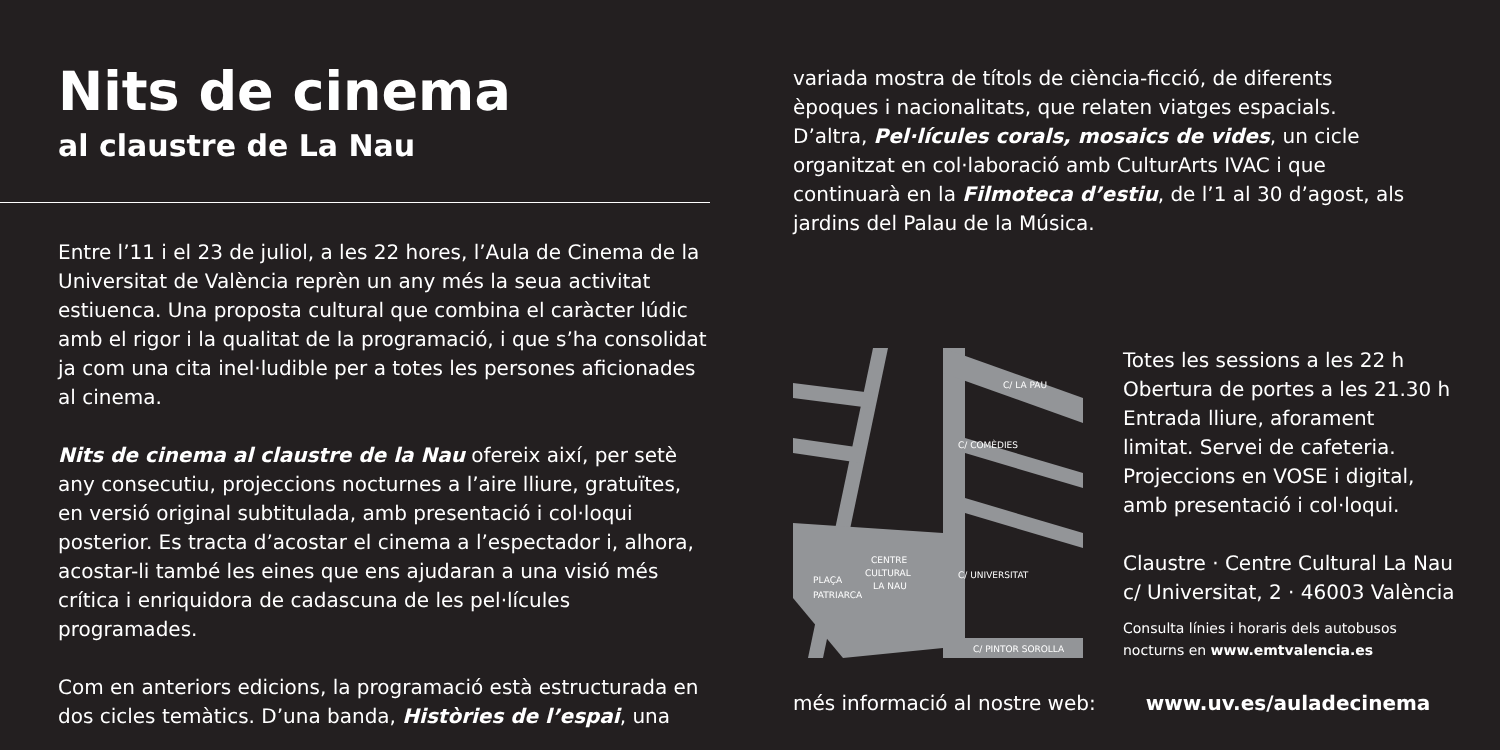Nits de cinema
al claustre de La Nau
Entre l’11 i el 23 de juliol, a les 22 hores, l’Aula de Cinema de la Universitat de València reprèn un any més la seua activitat estiuenca. Una proposta cultural que combina el caràcter lúdic amb el rigor i la qualitat de la programació, i que s’ha consolidat ja com una cita inel·ludible per a totes les persones aficionades al cinema.
Nits de cinema al claustre de la Nau ofereix així, per setè any consecutiu, projeccions nocturnes a l’aire lliure, gratuïtes, en versió original subtitulada, amb presentació i col·loqui posterior. Es tracta d’acostar el cinema a l’espectador i, alhora, acostar-li també les eines que ens ajudaran a una visió més crítica i enriquidora de cadascuna de les pel·lícules programades.
Com en anteriors edicions, la programació està estructurada en dos cicles temàtics. D’una banda, Històries de l’espai, una
variada mostra de títols de ciència-ficció, de diferents èpoques i nacionalitats, que relaten viatges espacials. D’altra, Pel·lícules corals, mosaics de vides, un cicle organitzat en col·laboració amb CulturArts IVAC i que continuarà en la Filmoteca d’estiu, de l’1 al 30 d’agost, als jardins del Palau de la Música.
C/ LA PAU
CENTRE
CULTURAL
LA NAU
PLAÇA
PATRIARCA
C/ COMÈDIES
C/ UNIVERSITAT
C/ PINTOR SOROLLA
Totes les sessions a les 22 h
Obertura de portes a les 21.30 h
Entrada lliure, aforament
limitat. Servei de cafeteria.
Projeccions en VOSE i digital,
amb presentació i col·loqui.
Claustre · Centre Cultural La Nau
c/ Universitat, 2 · 46003 València
Consulta línies i horaris dels autobusos
nocturns en www.emtvalencia.es
més informació al nostre web: www.uv.es/auladecinema